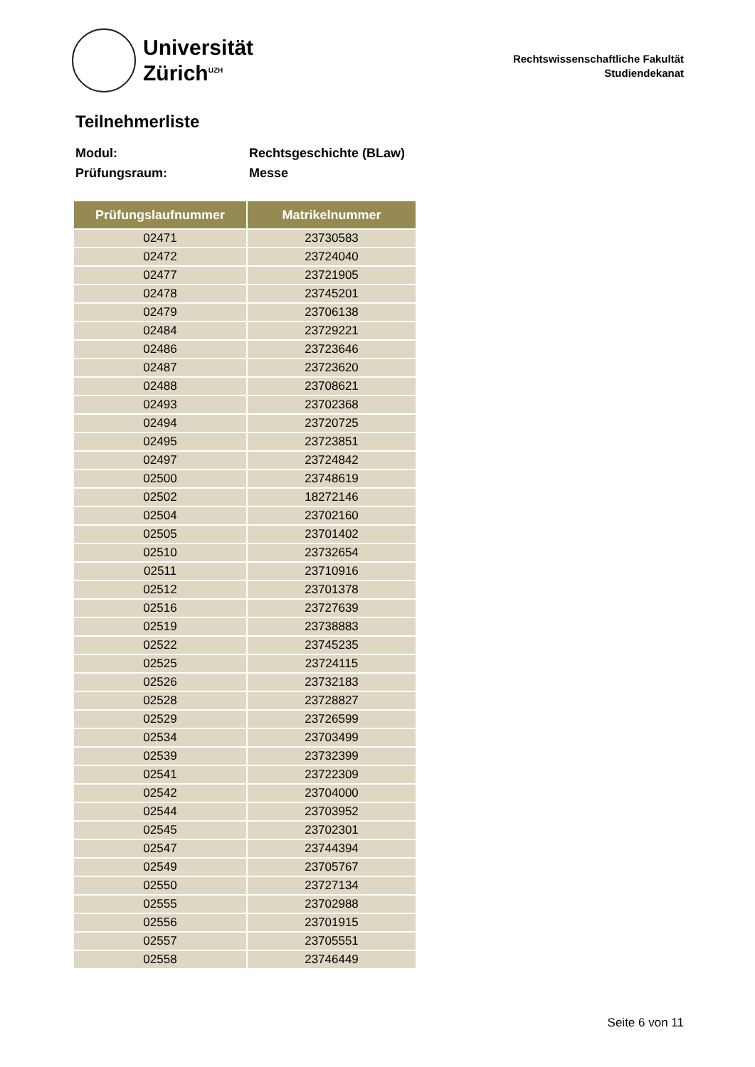Universität
Zürich<sup>UZH</sup>
Rechtswissenschaftliche Fakultät
Studiendekanat
Teilnehmerliste
Modul: Rechtsgeschichte (BLaw)
Prüfungsraum: Messe
| Prüfungslaufnummer | Matrikelnummer |
| --- | --- |
| 02471 | 23730583 |
| 02472 | 23724040 |
| 02477 | 23721905 |
| 02478 | 23745201 |
| 02479 | 23706138 |
| 02484 | 23729221 |
| 02486 | 23723646 |
| 02487 | 23723620 |
| 02488 | 23708621 |
| 02493 | 23702368 |
| 02494 | 23720725 |
| 02495 | 23723851 |
| 02497 | 23724842 |
| 02500 | 23748619 |
| 02502 | 18272146 |
| 02504 | 23702160 |
| 02505 | 23701402 |
| 02510 | 23732654 |
| 02511 | 23710916 |
| 02512 | 23701378 |
| 02516 | 23727639 |
| 02519 | 23738883 |
| 02522 | 23745235 |
| 02525 | 23724115 |
| 02526 | 23732183 |
| 02528 | 23728827 |
| 02529 | 23726599 |
| 02534 | 23703499 |
| 02539 | 23732399 |
| 02541 | 23722309 |
| 02542 | 23704000 |
| 02544 | 23703952 |
| 02545 | 23702301 |
| 02547 | 23744394 |
| 02549 | 23705767 |
| 02550 | 23727134 |
| 02555 | 23702988 |
| 02556 | 23701915 |
| 02557 | 23705551 |
| 02558 | 23746449 |
Seite 6 von 11